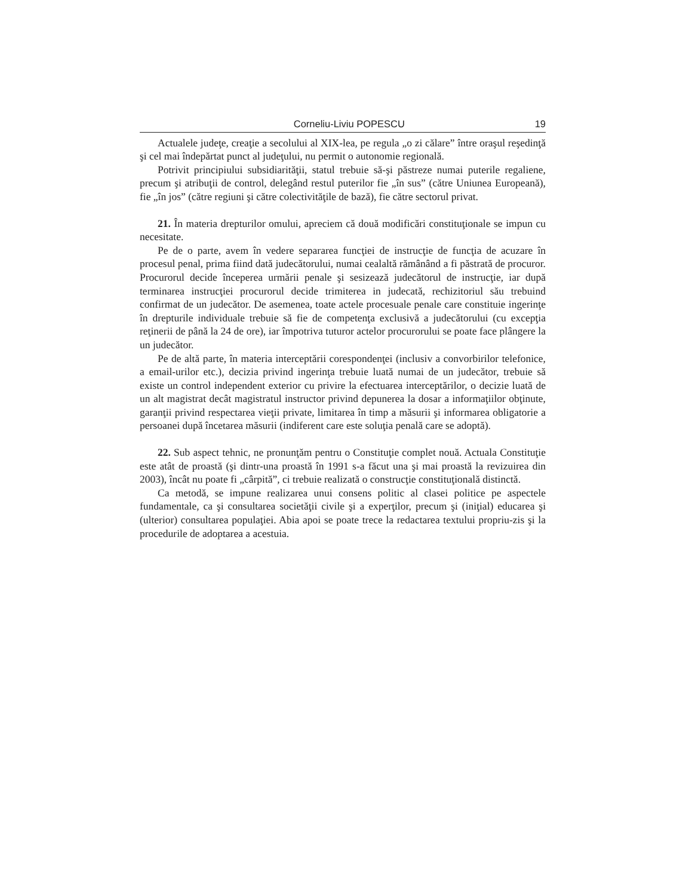Corneliu-Liviu POPESCU 19
Actualele judeţe, creaţie a secolului al XIX-lea, pe regula „o zi călare” între oraşul reşedinţă şi cel mai îndepărtat punct al judeţului, nu permit o autonomie regională.
Potrivit principiului subsidiarităţii, statul trebuie să-şi păstreze numai puterile regaliene, precum şi atribuţii de control, delegând restul puterilor fie „în sus” (către Uniunea Europeană), fie „în jos” (către regiuni şi către colectivităţile de bază), fie către sectorul privat.
21. În materia drepturilor omului, apreciem că două modificări constituţionale se impun cu necesitate.
Pe de o parte, avem în vedere separarea funcţiei de instrucţie de funcţia de acuzare în procesul penal, prima fiind dată judecătorului, numai cealaltă rămânând a fi păstrată de procuror. Procurorul decide începerea urmării penale şi sesizează judecătorul de instrucţie, iar după terminarea instrucţiei procurorul decide trimiterea in judecată, rechizitoriul său trebuind confirmat de un judecător. De asemenea, toate actele procesuale penale care constituie ingerinţe în drepturile individuale trebuie să fie de competenţa exclusivă a judecătorului (cu excepţia reţinerii de până la 24 de ore), iar împotriva tuturor actelor procurorului se poate face plângere la un judecător.
Pe de altă parte, în materia interceptării corespondenţei (inclusiv a convorbirilor telefonice, a email-urilor etc.), decizia privind ingerinţa trebuie luată numai de un judecător, trebuie să existe un control independent exterior cu privire la efectuarea interceptărilor, o decizie luată de un alt magistrat decât magistratul instructor privind depunerea la dosar a informaţiilor obţinute, garanţii privind respectarea vieţii private, limitarea în timp a măsurii şi informarea obligatorie a persoanei după încetarea măsurii (indiferent care este soluţia penală care se adoptă).
22. Sub aspect tehnic, ne pronunţăm pentru o Constituţie complet nouă. Actuala Constituţie este atât de proastă (şi dintr-una proastă în 1991 s-a făcut una şi mai proastă la revizuirea din 2003), încât nu poate fi „cârpită”, ci trebuie realizată o construcţie constituţională distinctă.
Ca metodă, se impune realizarea unui consens politic al clasei politice pe aspectele fundamentale, ca şi consultarea societăţii civile şi a experţilor, precum şi (iniţial) educarea şi (ulterior) consultarea populaţiei. Abia apoi se poate trece la redactarea textului propriu-zis şi la procedurile de adoptarea a acestuia.